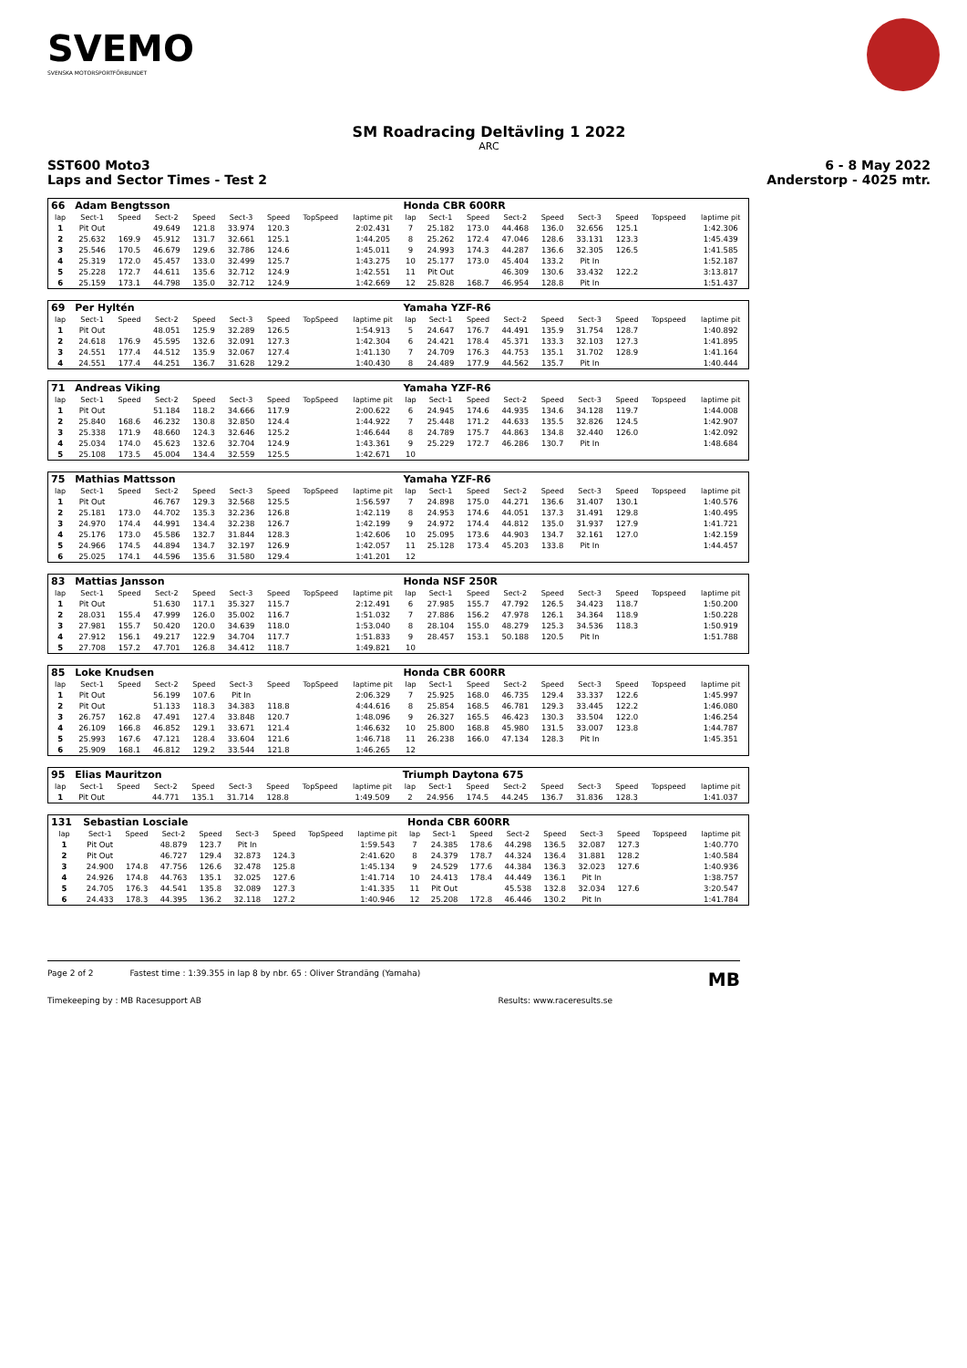SVEMO
SVENSKA MOTORSPORTFÖRBUNDET
SM Roadracing Deltävling 1 2022
ARC
SST600 Moto3 6 - 8 May 2022
Laps and Sector Times - Test 2 Anderstorp - 4025 mtr.
| 66 | Adam Bengtsson | | | | | | | | Honda CBR 600RR | | | | | | | | |
| lap | Sect-1 | Speed | Sect-2 | Speed | Sect-3 | Speed | TopSpeed | laptime pit | lap | Sect-1 | Speed | Sect-2 | Speed | Sect-3 | Speed | Topspeed | laptime pit |
| 1 | Pit Out | | 49.649 | 121.8 | 33.974 | 120.3 | | 2:02.431 | 7 | 25.182 | 173.0 | 44.468 | 136.0 | 32.656 | 125.1 | | 1:42.306 |
| 2 | 25.632 | 169.9 | 45.912 | 131.7 | 32.661 | 125.1 | | 1:44.205 | 8 | 25.262 | 172.4 | 47.046 | 128.6 | 33.131 | 123.3 | | 1:45.439 |
| 3 | 25.546 | 170.5 | 46.679 | 129.6 | 32.786 | 124.6 | | 1:45.011 | 9 | 24.993 | 174.3 | 44.287 | 136.6 | 32.305 | 126.5 | | 1:41.585 |
| 4 | 25.319 | 172.0 | 45.457 | 133.0 | 32.499 | 125.7 | | 1:43.275 | 10 | 25.177 | 173.0 | 45.404 | 133.2 | Pit In | | | 1:52.187 |
| 5 | 25.228 | 172.7 | 44.611 | 135.6 | 32.712 | 124.9 | | 1:42.551 | 11 | Pit Out | | 46.309 | 130.6 | 33.432 | 122.2 | | 3:13.817 |
| 6 | 25.159 | 173.1 | 44.798 | 135.0 | 32.712 | 124.9 | | 1:42.669 | 12 | 25.828 | 168.7 | 46.954 | 128.8 | Pit In | | | 1:51.437 |
| 69 | Per Hyltén | | | | | | | | Yamaha YZF-R6 | | | | | | | | |
| lap | Sect-1 | Speed | Sect-2 | Speed | Sect-3 | Speed | TopSpeed | laptime pit | lap | Sect-1 | Speed | Sect-2 | Speed | Sect-3 | Speed | Topspeed | laptime pit |
| 1 | Pit Out | | 48.051 | 125.9 | 32.289 | 126.5 | | 1:54.913 | 5 | 24.647 | 176.7 | 44.491 | 135.9 | 31.754 | 128.7 | | 1:40.892 |
| 2 | 24.618 | 176.9 | 45.595 | 132.6 | 32.091 | 127.3 | | 1:42.304 | 6 | 24.421 | 178.4 | 45.371 | 133.3 | 32.103 | 127.3 | | 1:41.895 |
| 3 | 24.551 | 177.4 | 44.512 | 135.9 | 32.067 | 127.4 | | 1:41.130 | 7 | 24.709 | 176.3 | 44.753 | 135.1 | 31.702 | 128.9 | | 1:41.164 |
| 4 | 24.551 | 177.4 | 44.251 | 136.7 | 31.628 | 129.2 | | 1:40.430 | 8 | 24.489 | 177.9 | 44.562 | 135.7 | Pit In | | | 1:40.444 |
| 71 | Andreas Viking | | | | | | | | Yamaha YZF-R6 | | | | | | | | |
| lap | Sect-1 | Speed | Sect-2 | Speed | Sect-3 | Speed | TopSpeed | laptime pit | lap | Sect-1 | Speed | Sect-2 | Speed | Sect-3 | Speed | Topspeed | laptime pit |
| 1 | Pit Out | | 51.184 | 118.2 | 34.666 | 117.9 | | 2:00.622 | 6 | 24.945 | 174.6 | 44.935 | 134.6 | 34.128 | 119.7 | | 1:44.008 |
| 2 | 25.840 | 168.6 | 46.232 | 130.8 | 32.850 | 124.4 | | 1:44.922 | 7 | 25.448 | 171.2 | 44.633 | 135.5 | 32.826 | 124.5 | | 1:42.907 |
| 3 | 25.338 | 171.9 | 48.660 | 124.3 | 32.646 | 125.2 | | 1:46.644 | 8 | 24.789 | 175.7 | 44.863 | 134.8 | 32.440 | 126.0 | | 1:42.092 |
| 4 | 25.034 | 174.0 | 45.623 | 132.6 | 32.704 | 124.9 | | 1:43.361 | 9 | 25.229 | 172.7 | 46.286 | 130.7 | Pit In | | | 1:48.684 |
| 5 | 25.108 | 173.5 | 45.004 | 134.4 | 32.559 | 125.5 | | 1:42.671 | 10 | | | | | | | | |
| 75 | Mathias Mattsson | | | | | | | | Yamaha YZF-R6 | | | | | | | | |
| lap | Sect-1 | Speed | Sect-2 | Speed | Sect-3 | Speed | TopSpeed | laptime pit | lap | Sect-1 | Speed | Sect-2 | Speed | Sect-3 | Speed | Topspeed | laptime pit |
| 1 | Pit Out | | 46.767 | 129.3 | 32.568 | 125.5 | | 1:56.597 | 7 | 24.898 | 175.0 | 44.271 | 136.6 | 31.407 | 130.1 | | 1:40.576 |
| 2 | 25.181 | 173.0 | 44.702 | 135.3 | 32.236 | 126.8 | | 1:42.119 | 8 | 24.953 | 174.6 | 44.051 | 137.3 | 31.491 | 129.8 | | 1:40.495 |
| 3 | 24.970 | 174.4 | 44.991 | 134.4 | 32.238 | 126.7 | | 1:42.199 | 9 | 24.972 | 174.4 | 44.812 | 135.0 | 31.937 | 127.9 | | 1:41.721 |
| 4 | 25.176 | 173.0 | 45.586 | 132.7 | 31.844 | 128.3 | | 1:42.606 | 10 | 25.095 | 173.6 | 44.903 | 134.7 | 32.161 | 127.0 | | 1:42.159 |
| 5 | 24.966 | 174.5 | 44.894 | 134.7 | 32.197 | 126.9 | | 1:42.057 | 11 | 25.128 | 173.4 | 45.203 | 133.8 | Pit In | | | 1:44.457 |
| 6 | 25.025 | 174.1 | 44.596 | 135.6 | 31.580 | 129.4 | | 1:41.201 | 12 | | | | | | | | |
| 83 | Mattias Jansson | | | | | | | | Honda NSF 250R | | | | | | | | |
| lap | Sect-1 | Speed | Sect-2 | Speed | Sect-3 | Speed | TopSpeed | laptime pit | lap | Sect-1 | Speed | Sect-2 | Speed | Sect-3 | Speed | Topspeed | laptime pit |
| 1 | Pit Out | | 51.630 | 117.1 | 35.327 | 115.7 | | 2:12.491 | 6 | 27.985 | 155.7 | 47.792 | 126.5 | 34.423 | 118.7 | | 1:50.200 |
| 2 | 28.031 | 155.4 | 47.999 | 126.0 | 35.002 | 116.7 | | 1:51.032 | 7 | 27.886 | 156.2 | 47.978 | 126.1 | 34.364 | 118.9 | | 1:50.228 |
| 3 | 27.981 | 155.7 | 50.420 | 120.0 | 34.639 | 118.0 | | 1:53.040 | 8 | 28.104 | 155.0 | 48.279 | 125.3 | 34.536 | 118.3 | | 1:50.919 |
| 4 | 27.912 | 156.1 | 49.217 | 122.9 | 34.704 | 117.7 | | 1:51.833 | 9 | 28.457 | 153.1 | 50.188 | 120.5 | Pit In | | | 1:51.788 |
| 5 | 27.708 | 157.2 | 47.701 | 126.8 | 34.412 | 118.7 | | 1:49.821 | 10 | | | | | | | | |
| 85 | Loke Knudsen | | | | | | | | Honda CBR 600RR | | | | | | | | |
| lap | Sect-1 | Speed | Sect-2 | Speed | Sect-3 | Speed | TopSpeed | laptime pit | lap | Sect-1 | Speed | Sect-2 | Speed | Sect-3 | Speed | Topspeed | laptime pit |
| 1 | Pit Out | | 56.199 | 107.6 | Pit In | | | 2:06.329 | 7 | 25.925 | 168.0 | 46.735 | 129.4 | 33.337 | 122.6 | | 1:45.997 |
| 2 | Pit Out | | 51.133 | 118.3 | 34.383 | 118.8 | | 4:44.616 | 8 | 25.854 | 168.5 | 46.781 | 129.3 | 33.445 | 122.2 | | 1:46.080 |
| 3 | 26.757 | 162.8 | 47.491 | 127.4 | 33.848 | 120.7 | | 1:48.096 | 9 | 26.327 | 165.5 | 46.423 | 130.3 | 33.504 | 122.0 | | 1:46.254 |
| 4 | 26.109 | 166.8 | 46.852 | 129.1 | 33.671 | 121.4 | | 1:46.632 | 10 | 25.800 | 168.8 | 45.980 | 131.5 | 33.007 | 123.8 | | 1:44.787 |
| 5 | 25.993 | 167.6 | 47.121 | 128.4 | 33.604 | 121.6 | | 1:46.718 | 11 | 26.238 | 166.0 | 47.134 | 128.3 | Pit In | | | 1:45.351 |
| 6 | 25.909 | 168.1 | 46.812 | 129.2 | 33.544 | 121.8 | | 1:46.265 | 12 | | | | | | | | |
| 95 | Elias Mauritzon | | | | | | | | Triumph Daytona 675 | | | | | | | | |
| lap | Sect-1 | Speed | Sect-2 | Speed | Sect-3 | Speed | TopSpeed | laptime pit | lap | Sect-1 | Speed | Sect-2 | Speed | Sect-3 | Speed | Topspeed | laptime pit |
| 1 | Pit Out | | 44.771 | 135.1 | 31.714 | 128.8 | | 1:49.509 | 2 | 24.956 | 174.5 | 44.245 | 136.7 | 31.836 | 128.3 | | 1:41.037 |
| 131 | Sebastian Losciale | | | | | | | | Honda CBR 600RR | | | | | | | | |
| lap | Sect-1 | Speed | Sect-2 | Speed | Sect-3 | Speed | TopSpeed | laptime pit | lap | Sect-1 | Speed | Sect-2 | Speed | Sect-3 | Speed | Topspeed | laptime pit |
| 1 | Pit Out | | 48.879 | 123.7 | Pit In | | | 1:59.543 | 7 | 24.385 | 178.6 | 44.298 | 136.5 | 32.087 | 127.3 | | 1:40.770 |
| 2 | Pit Out | | 46.727 | 129.4 | 32.873 | 124.3 | | 2:41.620 | 8 | 24.379 | 178.7 | 44.324 | 136.4 | 31.881 | 128.2 | | 1:40.584 |
| 3 | 24.900 | 174.8 | 47.756 | 126.6 | 32.478 | 125.8 | | 1:45.134 | 9 | 24.529 | 177.6 | 44.384 | 136.3 | 32.023 | 127.6 | | 1:40.936 |
| 4 | 24.926 | 174.8 | 44.763 | 135.1 | 32.025 | 127.6 | | 1:41.714 | 10 | 24.413 | 178.4 | 44.449 | 136.1 | Pit In | | | 1:38.757 |
| 5 | 24.705 | 176.3 | 44.541 | 135.8 | 32.089 | 127.3 | | 1:41.335 | 11 | Pit Out | | 45.538 | 132.8 | 32.034 | 127.6 | | 3:20.547 |
| 6 | 24.433 | 178.3 | 44.395 | 136.2 | 32.118 | 127.2 | | 1:40.946 | 12 | 25.208 | 172.8 | 46.446 | 130.2 | Pit In | | | 1:41.784 |
Page 2 of 2 Fastest time : 1:39.355 in lap 8 by nbr. 65 : Oliver Strandäng (Yamaha) MB
Timekeeping by : MB Racesupport AB Results: www.raceresults.se